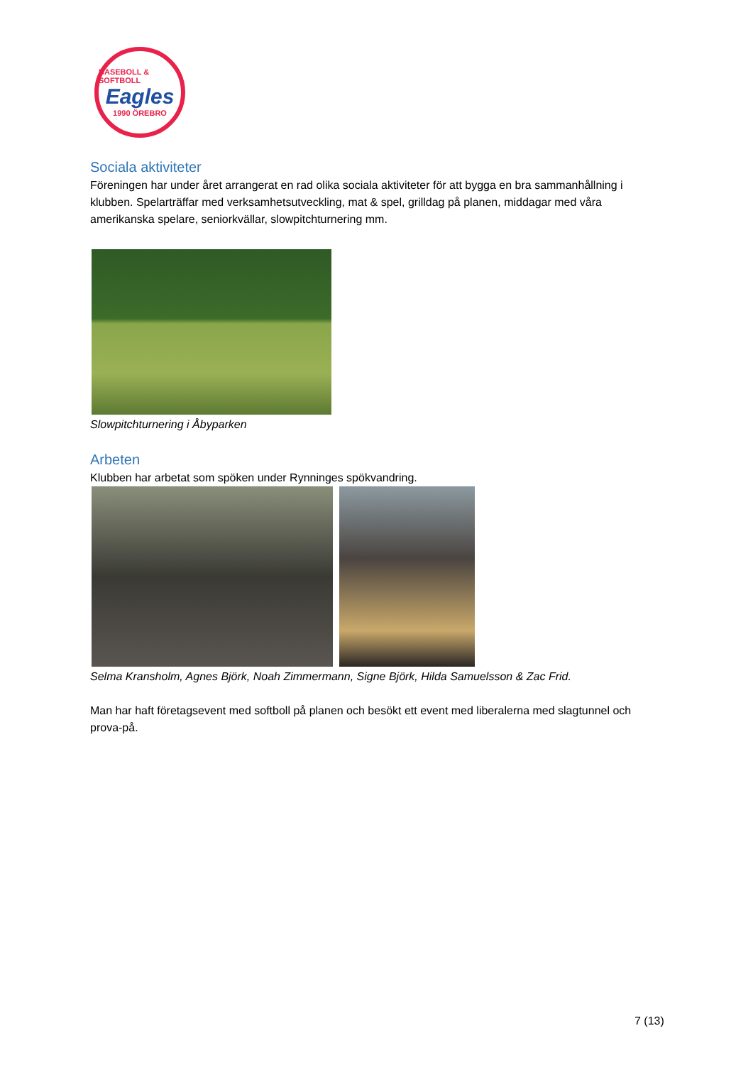BASEBOLL & SOFTBOLL
Eagles
1990 ÖREBRO
Sociala aktiviteter
Föreningen har under året arrangerat en rad olika sociala aktiviteter för att bygga en bra sammanhållning i klubben. Spelarträffar med verksamhetsutveckling, mat & spel, grilldag på planen, middagar med våra amerikanska spelare, seniorkvällar, slowpitchturnering mm.
Slowpitchturnering i Åbyparken
Arbeten
Klubben har arbetat som spöken under Rynninges spökvandring.
Selma Kransholm, Agnes Björk, Noah Zimmermann, Signe Björk, Hilda Samuelsson & Zac Frid.
Man har haft företagsevent med softboll på planen och besökt ett event med liberalerna med slagtunnel och prova-på.
7 (13)